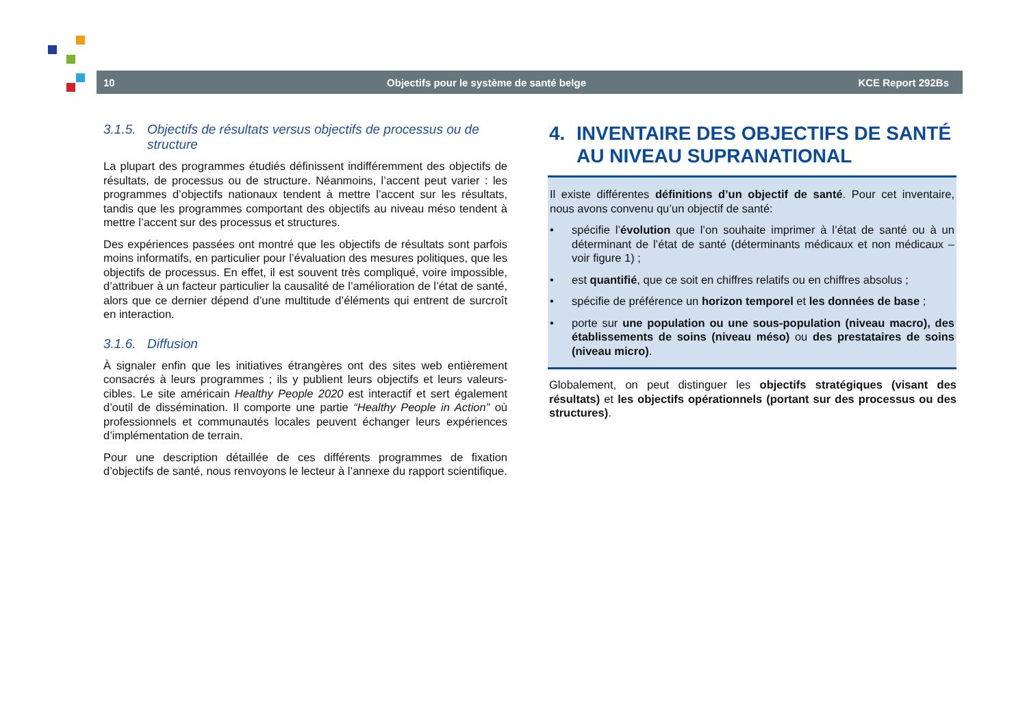10 Objectifs pour le système de santé belge KCE Report 292Bs
3.1.5. Objectifs de résultats versus objectifs de processus ou de structure
La plupart des programmes étudiés définissent indifféremment des objectifs de résultats, de processus ou de structure. Néanmoins, l’accent peut varier : les programmes d’objectifs nationaux tendent à mettre l’accent sur les résultats, tandis que les programmes comportant des objectifs au niveau méso tendent à mettre l’accent sur des processus et structures.
Des expériences passées ont montré que les objectifs de résultats sont parfois moins informatifs, en particulier pour l’évaluation des mesures politiques, que les objectifs de processus. En effet, il est souvent très compliqué, voire impossible, d’attribuer à un facteur particulier la causalité de l’amélioration de l’état de santé, alors que ce dernier dépend d’une multitude d’éléments qui entrent de surcroît en interaction.
3.1.6. Diffusion
À signaler enfin que les initiatives étrangères ont des sites web entièrement consacrés à leurs programmes ; ils y publient leurs objectifs et leurs valeurs-cibles. Le site américain Healthy People 2020 est interactif et sert également d’outil de dissémination. Il comporte une partie “Healthy People in Action” où professionnels et communautés locales peuvent échanger leurs expériences d’implémentation de terrain.
Pour une description détaillée de ces différents programmes de fixation d’objectifs de santé, nous renvoyons le lecteur à l’annexe du rapport scientifique.
4. INVENTAIRE DES OBJECTIFS DE SANTÉ AU NIVEAU SUPRANATIONAL
Il existe différentes définitions d’un objectif de santé. Pour cet inventaire, nous avons convenu qu’un objectif de santé:
• spécifie l’évolution que l’on souhaite imprimer à l’état de santé ou à un déterminant de l’état de santé (déterminants médicaux et non médicaux – voir figure 1) ;
• est quantifié, que ce soit en chiffres relatifs ou en chiffres absolus ;
• spécifie de préférence un horizon temporel et les données de base ;
• porte sur une population ou une sous-population (niveau macro), des établissements de soins (niveau méso) ou des prestataires de soins (niveau micro).
Globalement, on peut distinguer les objectifs stratégiques (visant des résultats) et les objectifs opérationnels (portant sur des processus ou des structures).